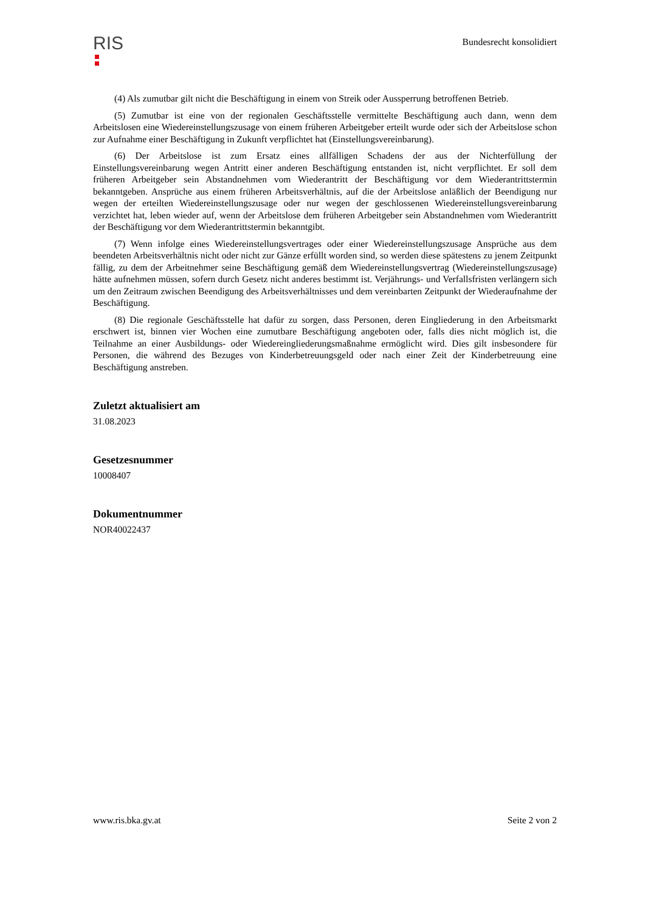RIS
Bundesrecht konsolidiert
(4) Als zumutbar gilt nicht die Beschäftigung in einem von Streik oder Aussperrung betroffenen Betrieb.
(5) Zumutbar ist eine von der regionalen Geschäftsstelle vermittelte Beschäftigung auch dann, wenn dem Arbeitslosen eine Wiedereinstellungszusage von einem früheren Arbeitgeber erteilt wurde oder sich der Arbeitslose schon zur Aufnahme einer Beschäftigung in Zukunft verpflichtet hat (Einstellungsvereinbarung).
(6) Der Arbeitslose ist zum Ersatz eines allfälligen Schadens der aus der Nichterfüllung der Einstellungsvereinbarung wegen Antritt einer anderen Beschäftigung entstanden ist, nicht verpflichtet. Er soll dem früheren Arbeitgeber sein Abstandnehmen vom Wiederantritt der Beschäftigung vor dem Wiederantrittstermin bekanntgeben. Ansprüche aus einem früheren Arbeitsverhältnis, auf die der Arbeitslose anläßlich der Beendigung nur wegen der erteilten Wiedereinstellungszusage oder nur wegen der geschlossenen Wiedereinstellungsvereinbarung verzichtet hat, leben wieder auf, wenn der Arbeitslose dem früheren Arbeitgeber sein Abstandnehmen vom Wiederantritt der Beschäftigung vor dem Wiederantrittstermin bekanntgibt.
(7) Wenn infolge eines Wiedereinstellungsvertrages oder einer Wiedereinstellungszusage Ansprüche aus dem beendeten Arbeitsverhältnis nicht oder nicht zur Gänze erfüllt worden sind, so werden diese spätestens zu jenem Zeitpunkt fällig, zu dem der Arbeitnehmer seine Beschäftigung gemäß dem Wiedereinstellungsvertrag (Wiedereinstellungszusage) hätte aufnehmen müssen, sofern durch Gesetz nicht anderes bestimmt ist. Verjährungs- und Verfallsfristen verlängern sich um den Zeitraum zwischen Beendigung des Arbeitsverhältnisses und dem vereinbarten Zeitpunkt der Wiederaufnahme der Beschäftigung.
(8) Die regionale Geschäftsstelle hat dafür zu sorgen, dass Personen, deren Eingliederung in den Arbeitsmarkt erschwert ist, binnen vier Wochen eine zumutbare Beschäftigung angeboten oder, falls dies nicht möglich ist, die Teilnahme an einer Ausbildungs- oder Wiedereingliederungsmaßnahme ermöglicht wird. Dies gilt insbesondere für Personen, die während des Bezuges von Kinderbetreuungsgeld oder nach einer Zeit der Kinderbetreuung eine Beschäftigung anstreben.
Zuletzt aktualisiert am
31.08.2023
Gesetzesnummer
10008407
Dokumentnummer
NOR40022437
www.ris.bka.gv.at Seite 2 von 2